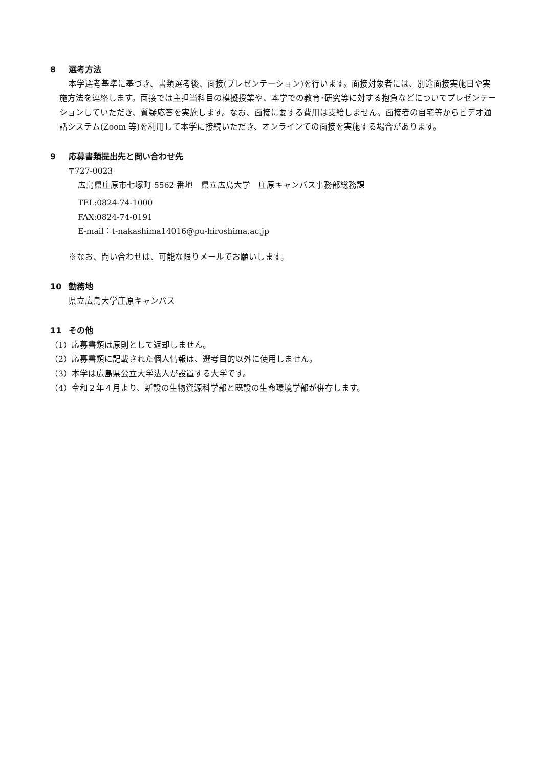8 選考方法
本学選考基準に基づき、書類選考後、面接(プレゼンテーション)を行います。面接対象者には、別途面接実施日や実施方法を連絡します。面接では主担当科目の模擬授業や、本学での教育･研究等に対する抱負などについてプレゼンテーションしていただき、質疑応答を実施します。なお、面接に要する費用は支給しません。面接者の自宅等からビデオ通話システム(Zoom 等)を利用して本学に接続いただき、オンラインでの面接を実施する場合があります。
9 応募書類提出先と問い合わせ先
〒727-0023
広島県庄原市七塚町 5562 番地　県立広島大学　庄原キャンパス事務部総務課
TEL:0824-74-1000
FAX:0824-74-0191
E-mail：t-nakashima14016@pu-hiroshima.ac.jp
※なお、問い合わせは、可能な限りメールでお願いします。
10 勤務地
県立広島大学庄原キャンパス
11 その他
（1）応募書類は原則として返却しません。
（2）応募書類に記載された個人情報は、選考目的以外に使用しません。
（3）本学は広島県公立大学法人が設置する大学です。
（4）令和２年４月より、新設の生物資源科学部と既設の生命環境学部が併存します。